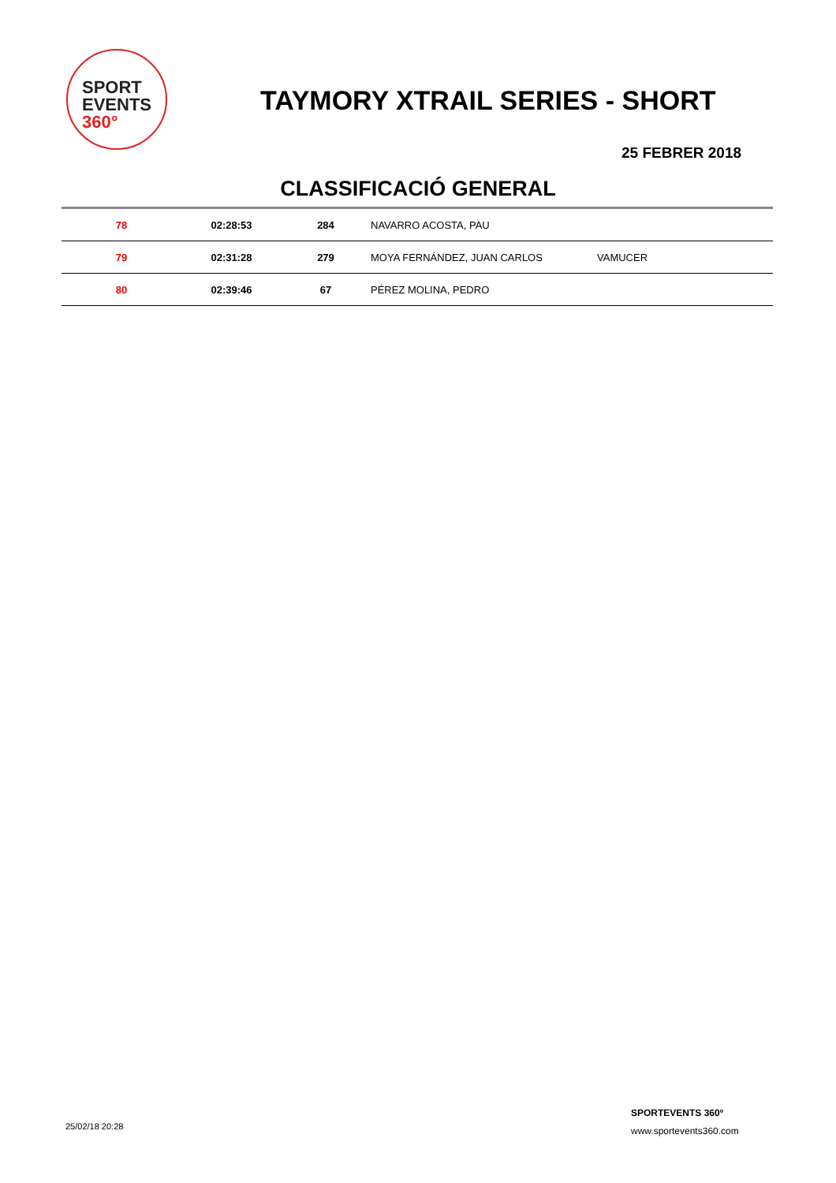SPORT
EVENTS 360°
TAYMORY XTRAIL SERIES - SHORT
25 FEBRER 2018
CLASSIFICACIÓ GENERAL
| 78 | 02:28:53 | 284 | NAVARRO ACOSTA, PAU | |
| 79 | 02:31:28 | 279 | MOYA FERNÁNDEZ, JUAN CARLOS | VAMUCER |
| 80 | 02:39:46 | 67 | PÉREZ MOLINA, PEDRO | |
25/02/18 20:28
SPORTEVENTS 360º
www.sportevents360.com